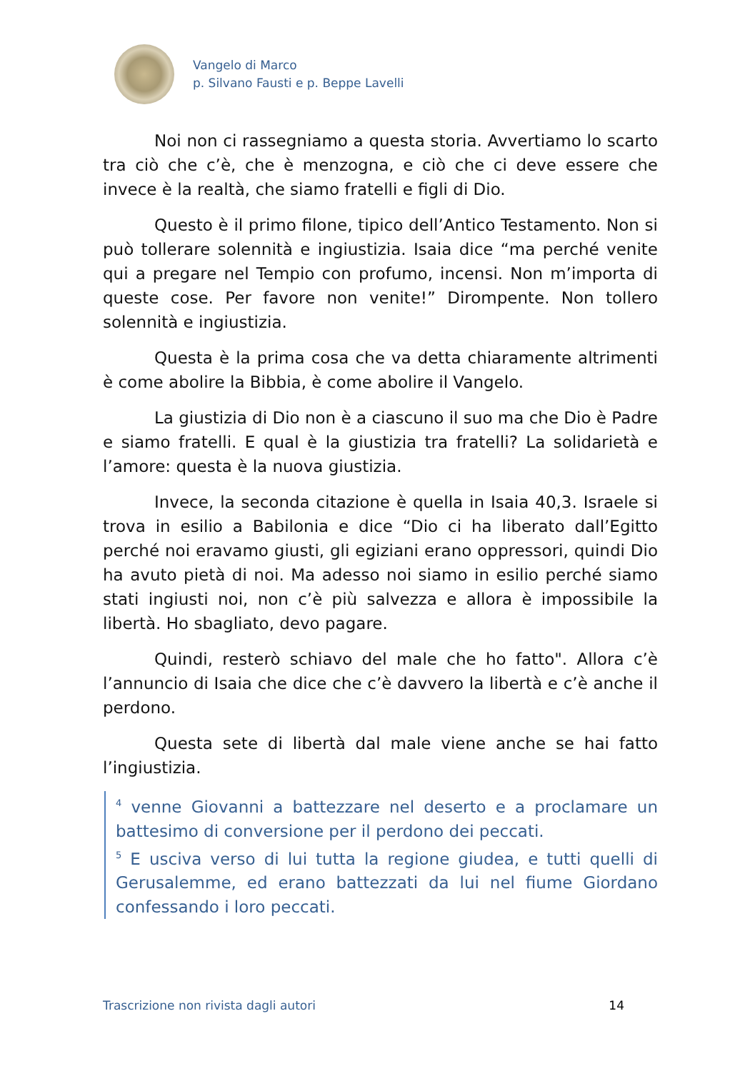Vangelo di Marco
p. Silvano Fausti e p. Beppe Lavelli
Noi non ci rassegniamo a questa storia. Avvertiamo lo scarto tra ciò che c’è, che è menzogna, e ciò che ci deve essere che invece è la realtà, che siamo fratelli e figli di Dio.
Questo è il primo filone, tipico dell’Antico Testamento. Non si può tollerare solennità e ingiustizia. Isaia dice “ma perché venite qui a pregare nel Tempio con profumo, incensi. Non m’importa di queste cose. Per favore non venite!” Dirompente. Non tollero solennità e ingiustizia.
Questa è la prima cosa che va detta chiaramente altrimenti è come abolire la Bibbia, è come abolire il Vangelo.
La giustizia di Dio non è a ciascuno il suo ma che Dio è Padre e siamo fratelli. E qual è la giustizia tra fratelli? La solidarietà e l’amore: questa è la nuova giustizia.
Invece, la seconda citazione è quella in Isaia 40,3. Israele si trova in esilio a Babilonia e dice “Dio ci ha liberato dall’Egitto perché noi eravamo giusti, gli egiziani erano oppressori, quindi Dio ha avuto pietà di noi. Ma adesso noi siamo in esilio perché siamo stati ingiusti noi, non c’è più salvezza e allora è impossibile la libertà. Ho sbagliato, devo pagare.
Quindi, resterò schiavo del male che ho fatto". Allora c’è l’annuncio di Isaia che dice che c’è davvero la libertà e c’è anche il perdono.
Questa sete di libertà dal male viene anche se hai fatto l’ingiustizia.
<sup>4</sup> venne Giovanni a battezzare nel deserto e a proclamare un battesimo di conversione per il perdono dei peccati.
<sup>5</sup> E usciva verso di lui tutta la regione giudea, e tutti quelli di Gerusalemme, ed erano battezzati da lui nel fiume Giordano confessando i loro peccati.
Trascrizione non rivista dagli autori 14